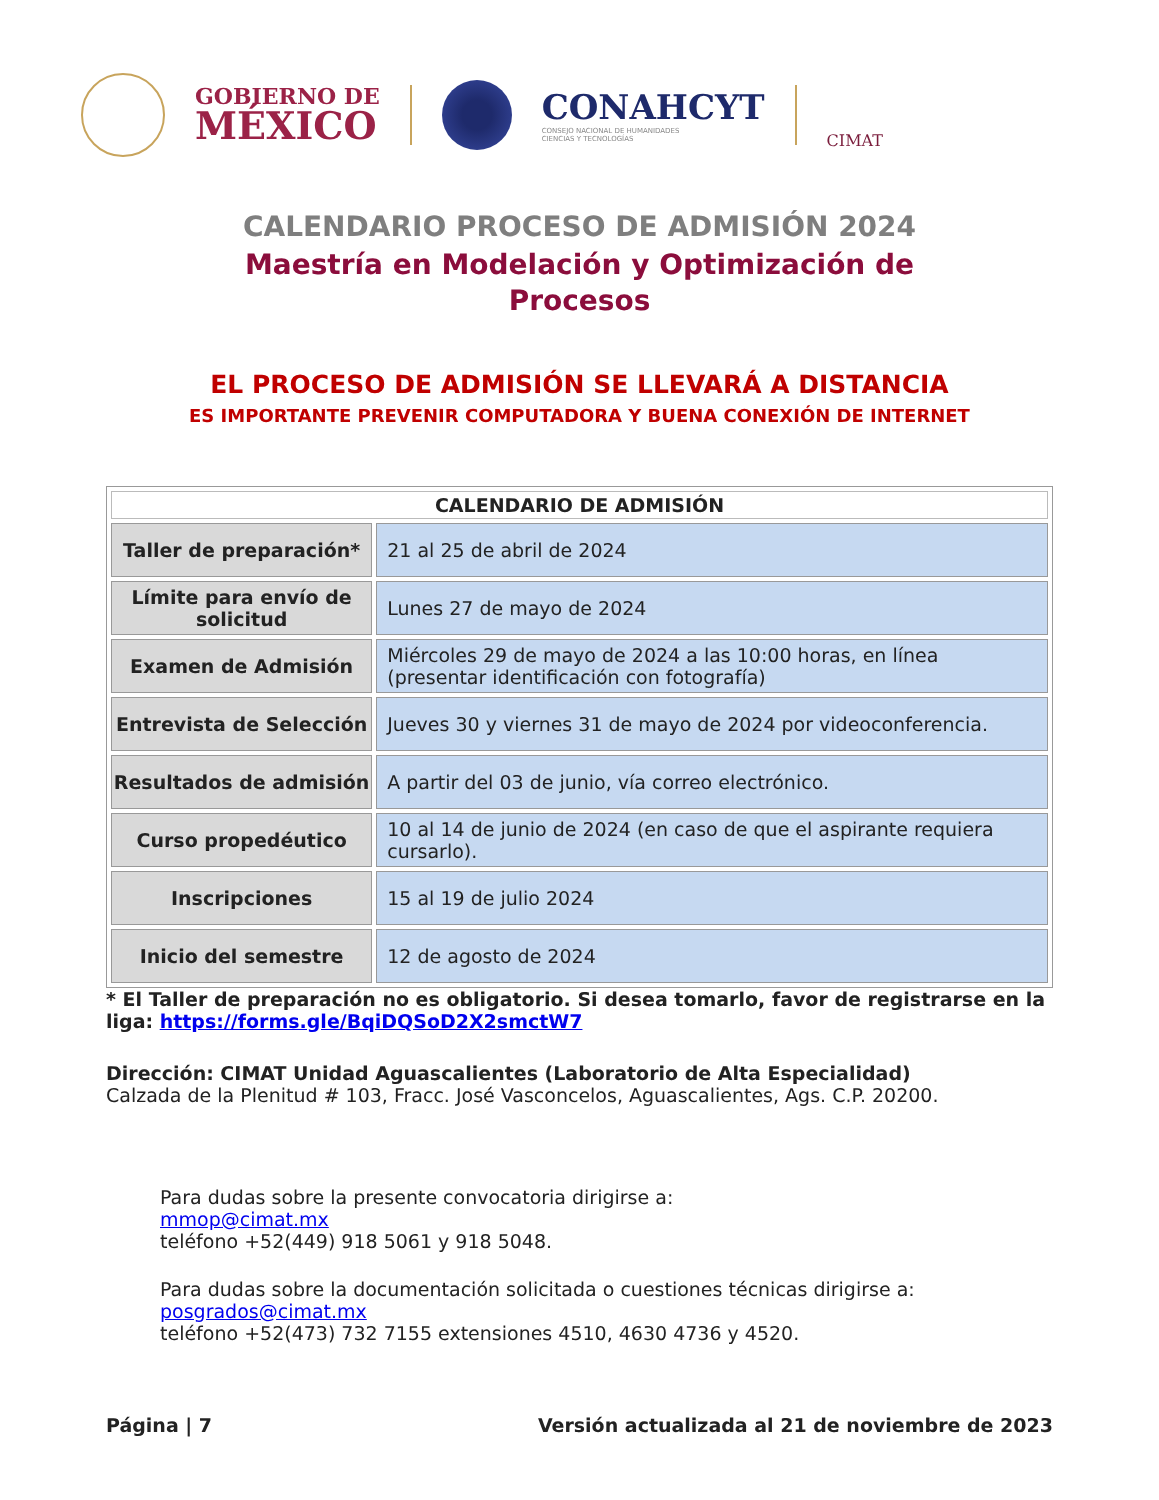GOBIERNO DE
MÉXICO
CONAHCYT
CONSEJO NACIONAL DE HUMANIDADES
CIENCIAS Y TECNOLOGÍAS
CIMAT
CALENDARIO PROCESO DE ADMISIÓN 2024
Maestría en Modelación y Optimización de
Procesos
EL PROCESO DE ADMISIÓN SE LLEVARÁ A DISTANCIA
ES IMPORTANTE PREVENIR COMPUTADORA Y BUENA CONEXIÓN DE INTERNET
| CALENDARIO DE ADMISIÓN | |
| --- | --- |
| Taller de preparación* | 21 al 25 de abril de 2024 |
| Límite para envío de solicitud | Lunes 27 de mayo de 2024 |
| Examen de Admisión | Miércoles 29 de mayo de 2024 a las 10:00 horas, en línea (presentar identificación con fotografía) |
| Entrevista de Selección | Jueves 30 y viernes 31 de mayo de 2024 por videoconferencia. |
| Resultados de admisión | A partir del 03 de junio, vía correo electrónico. |
| Curso propedéutico | 10 al 14 de junio de 2024 (en caso de que el aspirante requiera cursarlo). |
| Inscripciones | 15 al 19 de julio 2024 |
| Inicio del semestre | 12 de agosto de 2024 |
* El Taller de preparación no es obligatorio. Si desea tomarlo, favor de registrarse en la liga: https://forms.gle/BqiDQSoD2X2smctW7
Dirección: CIMAT Unidad Aguascalientes (Laboratorio de Alta Especialidad)
Calzada de la Plenitud # 103, Fracc. José Vasconcelos, Aguascalientes, Ags. C.P. 20200.
Para dudas sobre la presente convocatoria dirigirse a:
mmop@cimat.mx
teléfono +52(449) 918 5061 y 918 5048.
Para dudas sobre la documentación solicitada o cuestiones técnicas dirigirse a:
posgrados@cimat.mx
teléfono +52(473) 732 7155 extensiones 4510, 4630 4736 y 4520.
Página | 7 Versión actualizada al 21 de noviembre de 2023